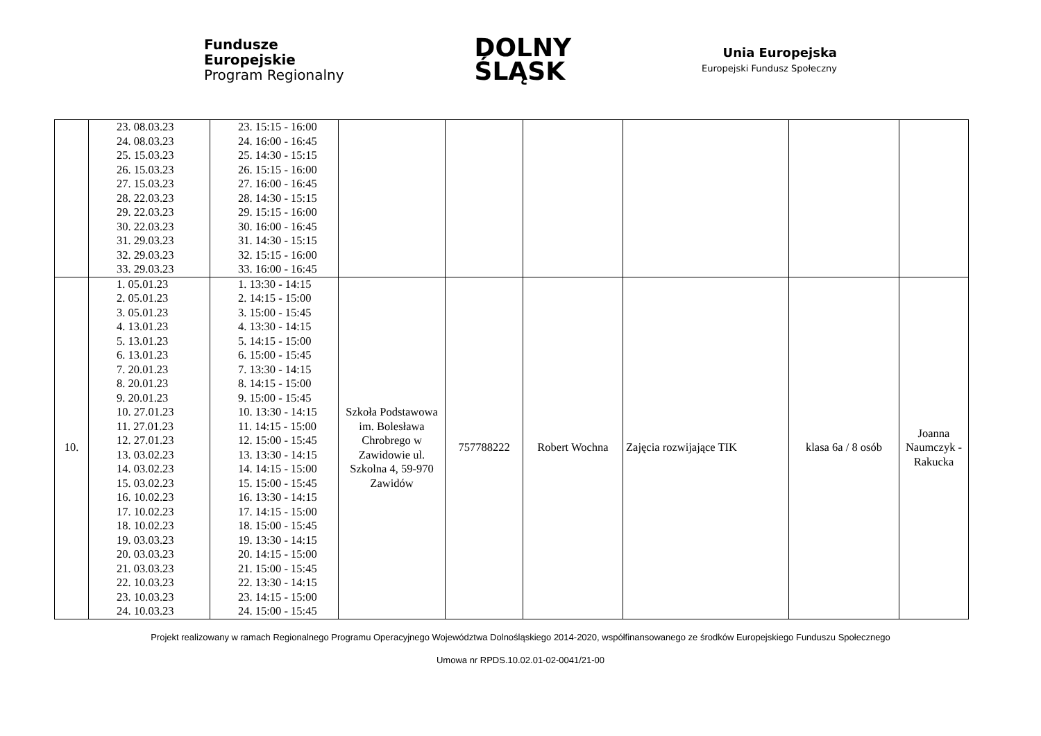Fundusze
Europejskie
Program Regionalny
DOLNY
ŚLĄSK
Unia Europejska
Europejski Fundusz Społeczny
| | 23. 08.03.23 24. 08.03.23 25. 15.03.23 26. 15.03.23 27. 15.03.23 28. 22.03.23 29. 22.03.23 30. 22.03.23 31. 29.03.23 32. 29.03.23 33. 29.03.23 | 23. 15:15 - 16:00 24. 16:00 - 16:45 25. 14:30 - 15:15 26. 15:15 - 16:00 27. 16:00 - 16:45 28. 14:30 - 15:15 29. 15:15 - 16:00 30. 16:00 - 16:45 31. 14:30 - 15:15 32. 15:15 - 16:00 33. 16:00 - 16:45 | | | | | | |
| 10. | 1. 05.01.23 2. 05.01.23 3. 05.01.23 4. 13.01.23 5. 13.01.23 6. 13.01.23 7. 20.01.23 8. 20.01.23 9. 20.01.23 10. 27.01.23 11. 27.01.23 12. 27.01.23 13. 03.02.23 14. 03.02.23 15. 03.02.23 16. 10.02.23 17. 10.02.23 18. 10.02.23 19. 03.03.23 20. 03.03.23 21. 03.03.23 22. 10.03.23 23. 10.03.23 24. 10.03.23 | 1. 13:30 - 14:15 2. 14:15 - 15:00 3. 15:00 - 15:45 4. 13:30 - 14:15 5. 14:15 - 15:00 6. 15:00 - 15:45 7. 13:30 - 14:15 8. 14:15 - 15:00 9. 15:00 - 15:45 10. 13:30 - 14:15 11. 14:15 - 15:00 12. 15:00 - 15:45 13. 13:30 - 14:15 14. 14:15 - 15:00 15. 15:00 - 15:45 16. 13:30 - 14:15 17. 14:15 - 15:00 18. 15:00 - 15:45 19. 13:30 - 14:15 20. 14:15 - 15:00 21. 15:00 - 15:45 22. 13:30 - 14:15 23. 14:15 - 15:00 24. 15:00 - 15:45 | Szkoła Podstawowa im. Bolesława Chrobrego w Zawidowie ul. Szkolna 4, 59-970 Zawidów | 757788222 | Robert Wochna | Zajęcia rozwijające TIK | klasa 6a / 8 osób | Joanna Naumczyk - Rakucka |
Projekt realizowany w ramach Regionalnego Programu Operacyjnego Województwa Dolnośląskiego 2014-2020, współfinansowanego ze środków Europejskiego Funduszu Społecznego
Umowa nr RPDS.10.02.01-02-0041/21-00